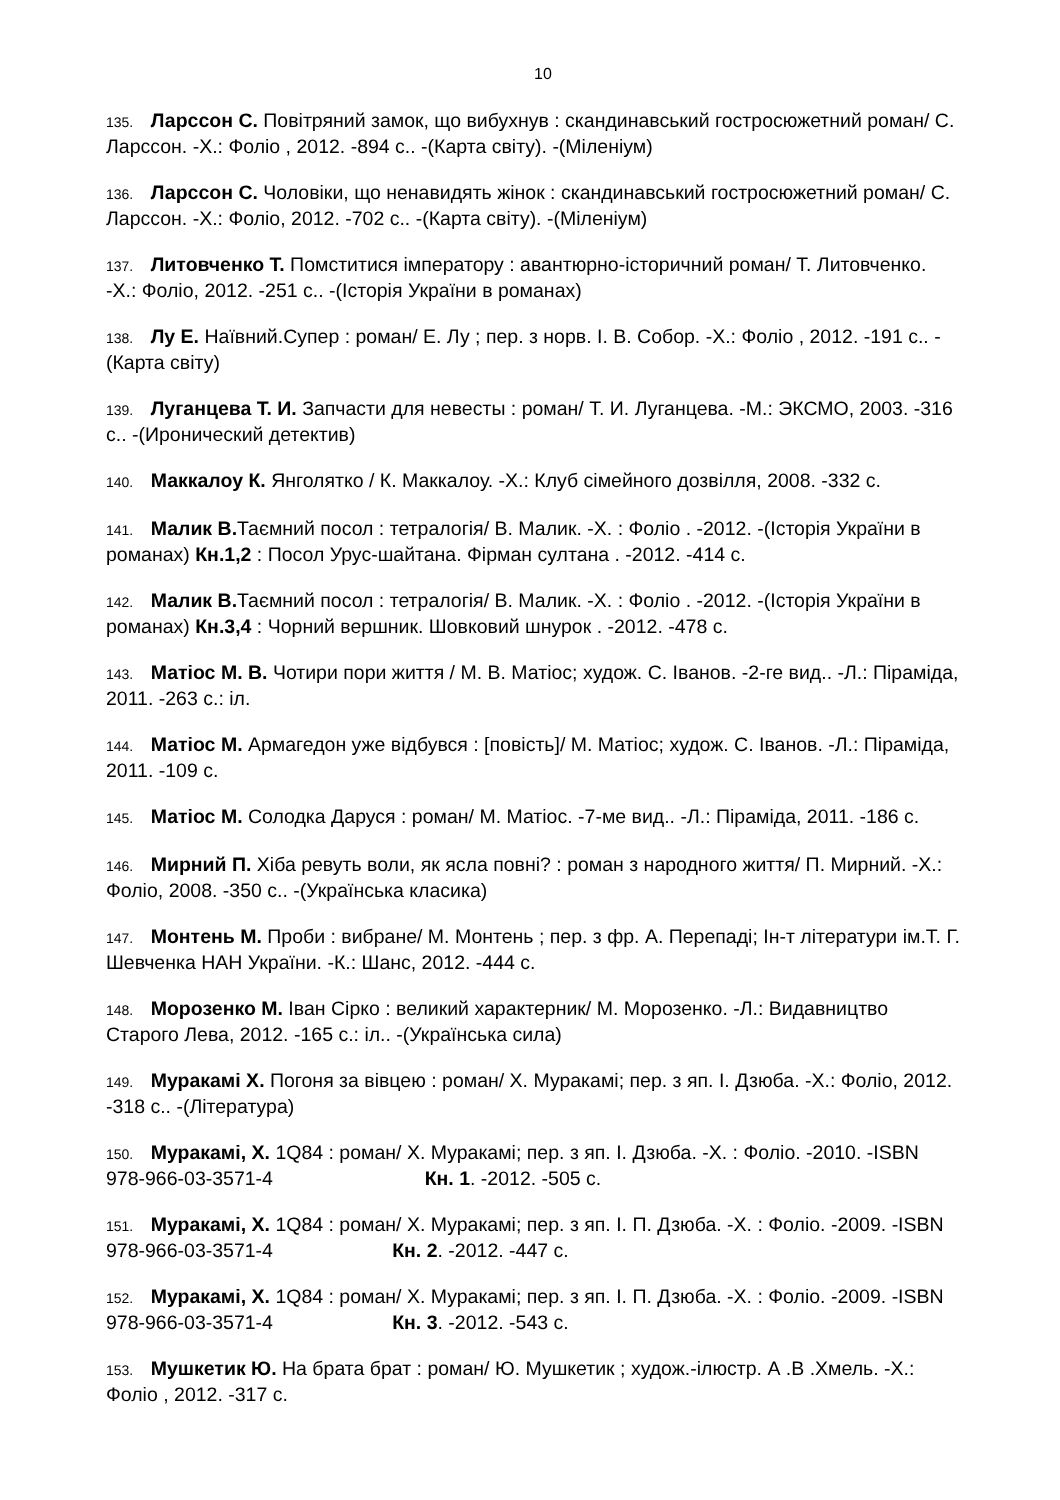10
135. Ларссон С. Повітряний замок, що вибухнув : скандинавський гостросюжетний роман/ С. Ларссон. -Х.: Фоліо , 2012. -894 с.. -(Карта світу). -(Міленіум)
136. Ларссон С. Чоловіки, що ненавидять жінок : скандинавський гостросюжетний роман/ С. Ларссон. -Х.: Фоліо, 2012. -702 с.. -(Карта світу). -(Міленіум)
137. Литовченко Т. Помститися імператору : авантюрно-історичний роман/ Т. Литовченко. -Х.: Фоліо, 2012. -251 с.. -(Історія України в романах)
138. Лу Е. Наївний.Супер : роман/ Е. Лу ; пер. з норв. І. В. Собор. -Х.: Фоліо , 2012. -191 с.. -(Карта світу)
139. Луганцева Т. И. Запчасти для невесты : роман/ Т. И. Луганцева. -М.: ЭКСМО, 2003. -316 с.. -(Иронический детектив)
140. Маккалоу К. Янголятко / К. Маккалоу. -Х.: Клуб сімейного дозвілля, 2008. -332 с.
141. Малик В. Таємний посол : тетралогія/ В. Малик. -Х. : Фоліо . -2012. -(Історія України в романах) Кн.1,2 : Посол Урус-шайтана. Фірман султана . -2012. -414 с.
142. Малик В. Таємний посол : тетралогія/ В. Малик. -Х. : Фоліо . -2012. -(Історія України в романах) Кн.3,4 : Чорний вершник. Шовковий шнурок . -2012. -478 с.
143. Матіос М. В. Чотири пори життя / М. В. Матіос; худож. С. Іванов. -2-ге вид.. -Л.: Піраміда, 2011. -263 с.: іл.
144. Матіос М. Армагедон уже відбувся : [повість]/ М. Матіос; худож. С. Іванов. -Л.: Піраміда, 2011. -109 с.
145. Матіос М. Солодка Даруся : роман/ М. Матіос. -7-ме вид.. -Л.: Піраміда, 2011. -186 с.
146. Мирний П. Хіба ревуть воли, як ясла повні? : роман з народного життя/ П. Мирний. -Х.: Фоліо, 2008. -350 с.. -(Українська класика)
147. Монтень М. Проби : вибране/ М. Монтень ; пер. з фр. А. Перепаді; Ін-т літератури ім.Т. Г. Шевченка НАН України. -К.: Шанс, 2012. -444 с.
148. Морозенко М. Іван Сірко : великий характерник/ М. Морозенко. -Л.: Видавництво Старого Лева, 2012. -165 с.: іл.. -(Українська сила)
149. Муракамі Х. Погоня за вівцею : роман/ Х. Муракамі; пер. з яп. І. Дзюба. -Х.: Фоліо, 2012. -318 с.. -(Література)
150. Муракамі, Х. 1Q84 : роман/ Х. Муракамі; пер. з яп. І. Дзюба. -Х. : Фоліо. -2010. -ISBN 978-966-03-3571-4 Кн. 1. -2012. -505 с.
151. Муракамі, Х. 1Q84 : роман/ Х. Муракамі; пер. з яп. І. П. Дзюба. -Х. : Фоліо. -2009. -ISBN 978-966-03-3571-4 Кн. 2. -2012. -447 с.
152. Муракамі, Х. 1Q84 : роман/ Х. Муракамі; пер. з яп. І. П. Дзюба. -Х. : Фоліо. -2009. -ISBN 978-966-03-3571-4 Кн. 3. -2012. -543 с.
153. Мушкетик Ю. На брата брат : роман/ Ю. Мушкетик ; худож.-ілюстр. А .В .Хмель. -Х.: Фоліо , 2012. -317 с.